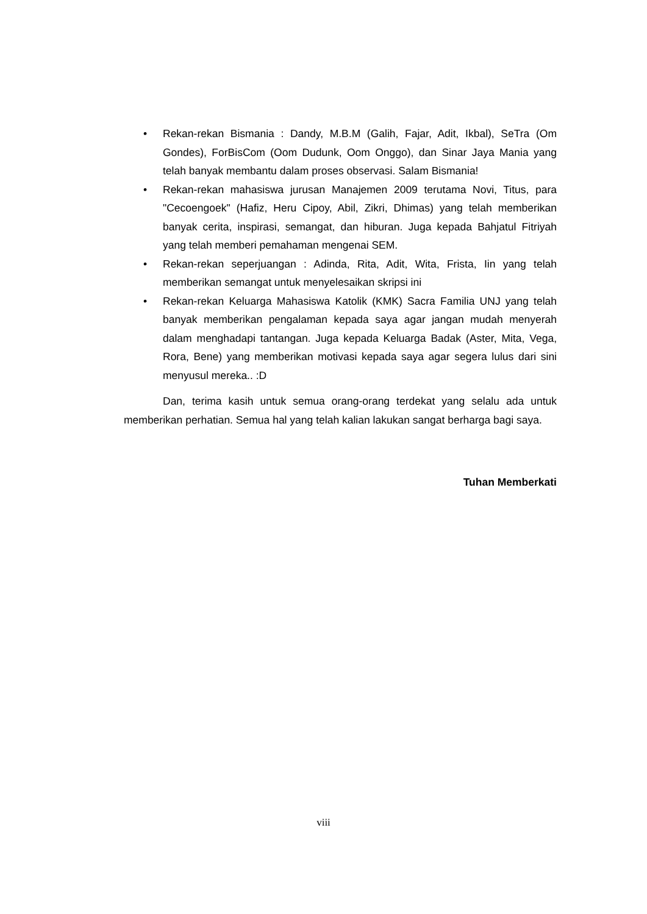• Rekan-rekan Bismania : Dandy, M.B.M (Galih, Fajar, Adit, Ikbal), SeTra (Om Gondes), ForBisCom (Oom Dudunk, Oom Onggo), dan Sinar Jaya Mania yang telah banyak membantu dalam proses observasi. Salam Bismania!
• Rekan-rekan mahasiswa jurusan Manajemen 2009 terutama Novi, Titus, para "Cecoengoek" (Hafiz, Heru Cipoy, Abil, Zikri, Dhimas) yang telah memberikan banyak cerita, inspirasi, semangat, dan hiburan. Juga kepada Bahjatul Fitriyah yang telah memberi pemahaman mengenai SEM.
• Rekan-rekan seperjuangan : Adinda, Rita, Adit, Wita, Frista, Iin yang telah memberikan semangat untuk menyelesaikan skripsi ini
• Rekan-rekan Keluarga Mahasiswa Katolik (KMK) Sacra Familia UNJ yang telah banyak memberikan pengalaman kepada saya agar jangan mudah menyerah dalam menghadapi tantangan. Juga kepada Keluarga Badak (Aster, Mita, Vega, Rora, Bene) yang memberikan motivasi kepada saya agar segera lulus dari sini menyusul mereka.. :D
Dan, terima kasih untuk semua orang-orang terdekat yang selalu ada untuk memberikan perhatian. Semua hal yang telah kalian lakukan sangat berharga bagi saya.
Tuhan Memberkati
viii